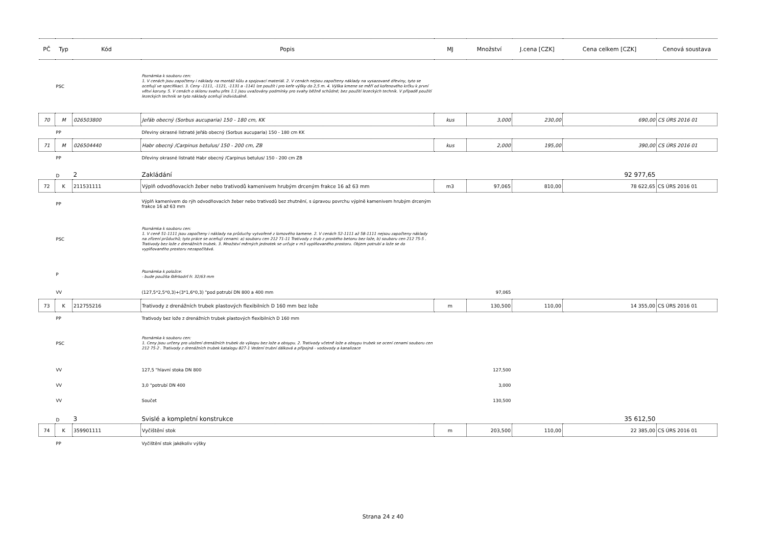| PČ | Typ | Kód | Popis | MJ | Množství | J.cena [CZK] | Cena celkem [CZK] | Cenová soustava |
| --- | --- | --- | --- | --- | --- | --- | --- | --- |
| | PSC | | Poznámka k souboru cen: 1. V cenách jsou započteny i náklady na montáž kůlu a spojovací materiál. 2. V cenách nejsou započteny náklady na vysazované dřeviny, tyto se oceňují ve specifikaci. 3. Ceny -1111, -1121, -1131 a -1141 lze použít i pro keře výšky do 2,5 m. 4. Výška kmene se měří od kořenového krčku k první větvi koruny. 5. V cenách o sklonu svahu přes 1:1 jsou uvažovány podmínky pro svahy běžně schůdné; bez použití lezeckých technik. V případě použití lezeckých technik se tyto náklady oceňují individuálně. | | | | | |
| 70 | M | 026503800 | Jeřáb obecný (Sorbus aucuparia) 150 - 180 cm, KK | kus | 3,000 | 230,00 | 690,00 | CS ÚRS 2016 01 |
| | PP | | Dřeviny okrasné listnaté Jeřáb obecný (Sorbus aucuparia) 150 - 180 cm KK | | | | | |
| 71 | M | 026504440 | Habr obecný /Carpinus betulus/ 150 - 200 cm, ZB | kus | 2,000 | 195,00 | 390,00 | CS ÚRS 2016 01 |
| | PP | | Dřeviny okrasné listnaté Habr obecný /Carpinus betulus/ 150 - 200 cm ZB | | | | | |
| | D | 2 | Zakládání | | | | 92 977,65 | |
| 72 | K | 211531111 | Výplň odvodňovacích žeber nebo trativodů kamenivem hrubým drceným frakce 16 až 63 mm | m3 | 97,065 | 810,00 | 78 622,65 | CS ÚRS 2016 01 |
| | PP | | Výplň kamenivem do rýh odvodňovacích žeber nebo trativodů bez zhutnění, s úpravou povrchu výplně kamenivem hrubým drceným frakce 16 až 63 mm | | | | | |
| | PSC | | Poznámka k souboru cen: 1. V ceně 51-1111 jsou započteny i náklady na průduchy vytvořené z lomového kamene. 2. V cenách 52-1111 až 58-1111 nejsou započteny náklady na zřízení průduchů; tyto práce se oceňují cenami: a) souboru cen 212 71-11 Trativody z trub z prostého betonu bez lože, b) souboru cen 212 75-5 . Trativody bez lože z drenážních trubek. 3. Množství měrných jednotek se určuje v m3 vyplňovaného prostoru. Objem potrubí a lože se do vyplňovaného prostoru nezapočítává. | | | | | |
| | P | | Poznámka k položce: - bude použita štěrkodrť fr. 32/63 mm | | | | | |
| | VV | | (127,5*2,5*0,3)+(3*1,6*0,3) "pod potrubí DN 800 a 400 mm | | 97,065 | | | |
| 73 | K | 212755216 | Trativody z drenážních trubek plastových flexibilních D 160 mm bez lože | m | 130,500 | 110,00 | 14 355,00 | CS ÚRS 2016 01 |
| | PP | | Trativody bez lože z drenážních trubek plastových flexibilních D 160 mm | | | | | |
| | PSC | | Poznámka k souboru cen: 1. Ceny jsou určeny pro uložení drenážních trubek do výkopu bez lože a obsypu. 2. Trativody včetně lože a obsypu trubek se ocení cenami souboru cen 212 75-2 . Trativody z drenážních trubek katalogu 827-1 Vedení trubní dálková a přípojná - vodovody a kanalizace | | | | | |
| | VV | | 127,5 "hlavní stoka DN 800 | | 127,500 | | | |
| | VV | | 3,0 "potrubí DN 400 | | 3,000 | | | |
| | VV | | Součet | | 130,500 | | | |
| | D | 3 | Svislé a kompletní konstrukce | | | | 35 612,50 | |
| 74 | K | 359901111 | Vyčištění stok | m | 203,500 | 110,00 | 22 385,00 | CS ÚRS 2016 01 |
| | PP | | Vyčištění stok jakékoliv výšky | | | | | |
Strana 24 z 40